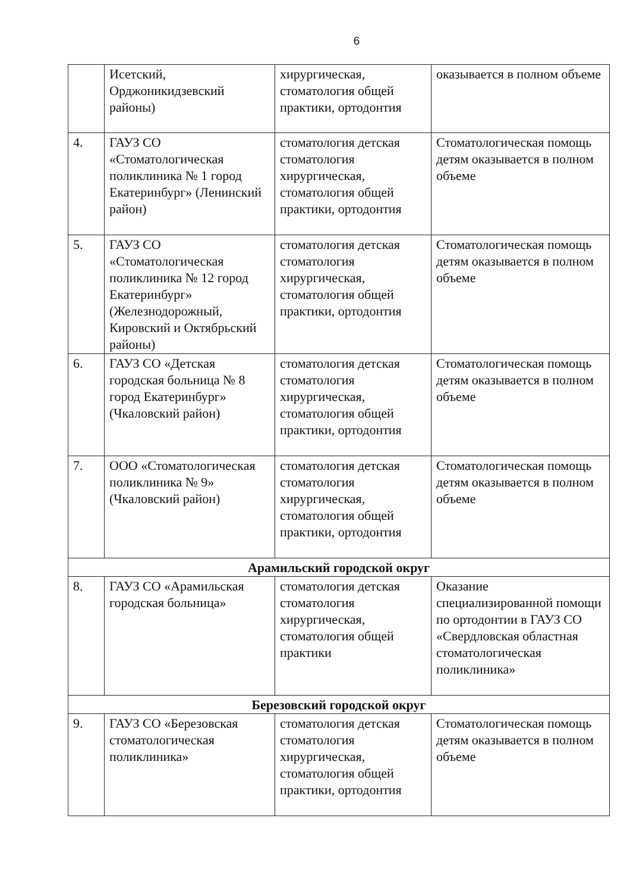6
| | Исетский, Орджоникидзевский районы) | хирургическая, стоматология общей практики, ортодонтия | оказывается в полном объеме |
| 4. | ГАУЗ СО «Стоматологическая поликлиника № 1 город Екатеринбург» (Ленинский район) | стоматология детская стоматология хирургическая, стоматология общей практики, ортодонтия | Стоматологическая помощь детям оказывается в полном объеме |
| 5. | ГАУЗ СО «Стоматологическая поликлиника № 12 город Екатеринбург» (Железнодорожный, Кировский и Октябрьский районы) | стоматология детская стоматология хирургическая, стоматология общей практики, ортодонтия | Стоматологическая помощь детям оказывается в полном объеме |
| 6. | ГАУЗ СО «Детская городская больница № 8 город Екатеринбург» (Чкаловский район) | стоматология детская стоматология хирургическая, стоматология общей практики, ортодонтия | Стоматологическая помощь детям оказывается в полном объеме |
| 7. | ООО «Стоматологическая поликлиника № 9» (Чкаловский район) | стоматология детская стоматология хирургическая, стоматология общей практики, ортодонтия | Стоматологическая помощь детям оказывается в полном объеме |
| Арамильский городской округ | | | |
| 8. | ГАУЗ СО «Арамильская городская больница» | стоматология детская стоматология хирургическая, стоматология общей практики | Оказание специализированной помощи по ортодонтии в ГАУЗ СО «Свердловская областная стоматологическая поликлиника» |
| Березовский городской округ | | | |
| 9. | ГАУЗ СО «Березовская стоматологическая поликлиника» | стоматология детская стоматология хирургическая, стоматология общей практики, ортодонтия | Стоматологическая помощь детям оказывается в полном объеме |